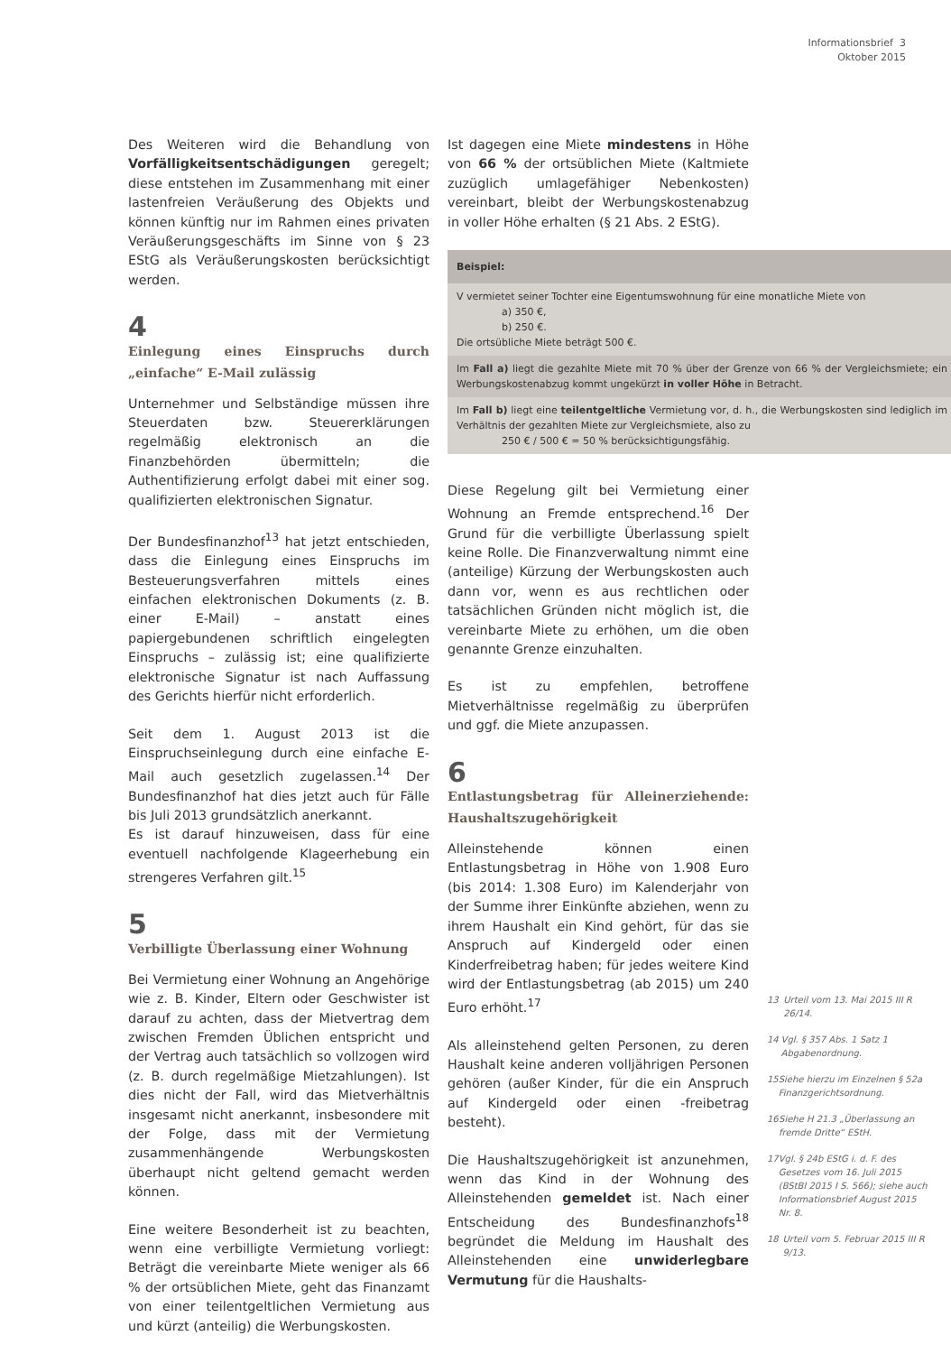Informationsbrief 3
Oktober 2015
Des Weiteren wird die Behandlung von Vorfälligkeitsentschädigungen geregelt; diese entstehen im Zusammenhang mit einer lastenfreien Veräußerung des Objekts und können künftig nur im Rahmen eines privaten Veräußerungsgeschäfts im Sinne von § 23 EStG als Veräußerungskosten berücksichtigt werden.
4
Einlegung eines Einspruchs durch „einfache“ E-Mail zulässig
Unternehmer und Selbständige müssen ihre Steuerdaten bzw. Steuererklärungen regelmäßig elektronisch an die Finanzbehörden übermitteln; die Authentifizierung erfolgt dabei mit einer sog. qualifizierten elektronischen Signatur.
Der Bundesfinanzhof<sup>13</sup> hat jetzt entschieden, dass die Einlegung eines Einspruchs im Besteuerungsverfahren mittels eines einfachen elektronischen Dokuments (z. B. einer E-Mail) – anstatt eines papiergebundenen schriftlich eingelegten Einspruchs – zulässig ist; eine qualifizierte elektronische Signatur ist nach Auffassung des Gerichts hierfür nicht erforderlich.
Seit dem 1. August 2013 ist die Einspruchseinlegung durch eine einfache E-Mail auch gesetzlich zugelassen.<sup>14</sup> Der Bundesfinanzhof hat dies jetzt auch für Fälle bis Juli 2013 grundsätzlich anerkannt.
Es ist darauf hinzuweisen, dass für eine eventuell nachfolgende Klageerhebung ein strengeres Verfahren gilt.<sup>15</sup>
5
Verbilligte Überlassung einer Wohnung
Bei Vermietung einer Wohnung an Angehörige wie z. B. Kinder, Eltern oder Geschwister ist darauf zu achten, dass der Mietvertrag dem zwischen Fremden Üblichen entspricht und der Vertrag auch tatsächlich so vollzogen wird (z. B. durch regelmäßige Mietzahlungen). Ist dies nicht der Fall, wird das Mietverhältnis insgesamt nicht anerkannt, insbesondere mit der Folge, dass mit der Vermietung zusammenhängende Werbungskosten überhaupt nicht geltend gemacht werden können.
Eine weitere Besonderheit ist zu beachten, wenn eine verbilligte Vermietung vorliegt: Beträgt die vereinbarte Miete weniger als 66 % der ortsüblichen Miete, geht das Finanzamt von einer teilentgeltlichen Vermietung aus und kürzt (anteilig) die Werbungskosten.
Ist dagegen eine Miete mindestens in Höhe von 66 % der ortsüblichen Miete (Kaltmiete zuzüglich umlagefähiger Nebenkosten) vereinbart, bleibt der Werbungskostenabzug in voller Höhe erhalten (§ 21 Abs. 2 EStG).
Beispiel:
V vermietet seiner Tochter eine Eigentumswohnung für eine monatliche Miete von
a) 350 €,
b) 250 €.
Die ortsübliche Miete beträgt 500 €.
Im Fall a) liegt die gezahlte Miete mit 70 % über der Grenze von 66 % der Vergleichsmiete; ein Werbungskostenabzug kommt ungekürzt in voller Höhe in Betracht.
Im Fall b) liegt eine teilentgeltliche Vermietung vor, d. h., die Werbungskosten sind lediglich im Verhältnis der gezahlten Miete zur Vergleichsmiete, also zu
250 € / 500 € = 50 % berücksichtigungsfähig.
Diese Regelung gilt bei Vermietung einer Wohnung an Fremde entsprechend.<sup>16</sup> Der Grund für die verbilligte Überlassung spielt keine Rolle. Die Finanzverwaltung nimmt eine (anteilige) Kürzung der Werbungskosten auch dann vor, wenn es aus rechtlichen oder tatsächlichen Gründen nicht möglich ist, die vereinbarte Miete zu erhöhen, um die oben genannte Grenze einzuhalten.
Es ist zu empfehlen, betroffene Mietverhältnisse regelmäßig zu überprüfen und ggf. die Miete anzupassen.
6
Entlastungsbetrag für Alleinerziehende: Haushaltszugehörigkeit
Alleinstehende können einen Entlastungsbetrag in Höhe von 1.908 Euro (bis 2014: 1.308 Euro) im Kalenderjahr von der Summe ihrer Einkünfte abziehen, wenn zu ihrem Haushalt ein Kind gehört, für das sie Anspruch auf Kindergeld oder einen Kinderfreibetrag haben; für jedes weitere Kind wird der Entlastungsbetrag (ab 2015) um 240 Euro erhöht.<sup>17</sup>
Als alleinstehend gelten Personen, zu deren Haushalt keine anderen volljährigen Personen gehören (außer Kinder, für die ein Anspruch auf Kindergeld oder einen -freibetrag besteht).
Die Haushaltszugehörigkeit ist anzunehmen, wenn das Kind in der Wohnung des Alleinstehenden gemeldet ist. Nach einer Entscheidung des Bundesfinanzhofs<sup>18</sup> begründet die Meldung im Haushalt des Alleinstehenden eine unwiderlegbare Vermutung für die Haushalts-
13 Urteil vom 13. Mai 2015 III R 26/14.
14 Vgl. § 357 Abs. 1 Satz 1 Abgabenordnung.
15 Siehe hierzu im Einzelnen § 52a Finanzgerichtsordnung.
16 Siehe H 21.3 „Überlassung an fremde Dritte“ EStH.
17 Vgl. § 24b EStG i. d. F. des Gesetzes vom 16. Juli 2015 (BStBl 2015 I S. 566); siehe auch Informationsbrief August 2015 Nr. 8.
18 Urteil vom 5. Februar 2015 III R 9/13.